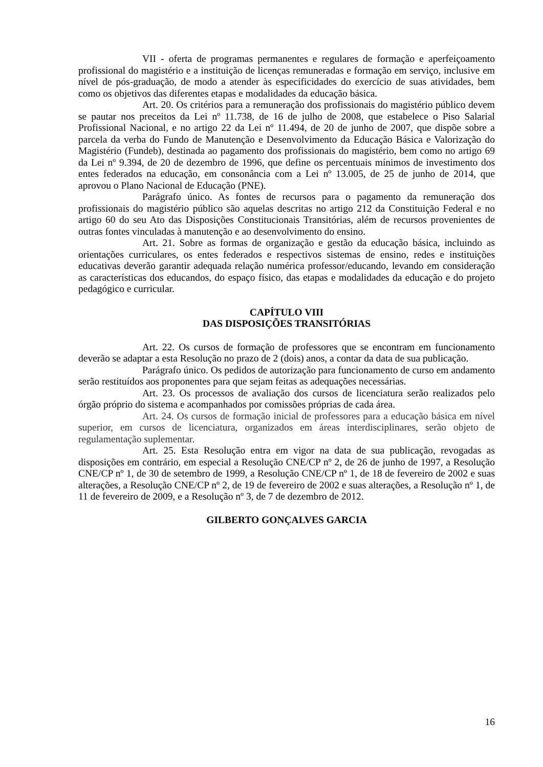VII - oferta de programas permanentes e regulares de formação e aperfeiçoamento profissional do magistério e a instituição de licenças remuneradas e formação em serviço, inclusive em nível de pós-graduação, de modo a atender às especificidades do exercício de suas atividades, bem como os objetivos das diferentes etapas e modalidades da educação básica.
Art. 20. Os critérios para a remuneração dos profissionais do magistério público devem se pautar nos preceitos da Lei nº 11.738, de 16 de julho de 2008, que estabelece o Piso Salarial Profissional Nacional, e no artigo 22 da Lei nº 11.494, de 20 de junho de 2007, que dispõe sobre a parcela da verba do Fundo de Manutenção e Desenvolvimento da Educação Básica e Valorização do Magistério (Fundeb), destinada ao pagamento dos profissionais do magistério, bem como no artigo 69 da Lei nº 9.394, de 20 de dezembro de 1996, que define os percentuais mínimos de investimento dos entes federados na educação, em consonância com a Lei nº 13.005, de 25 de junho de 2014, que aprovou o Plano Nacional de Educação (PNE).
Parágrafo único. As fontes de recursos para o pagamento da remuneração dos profissionais do magistério público são aquelas descritas no artigo 212 da Constituição Federal e no artigo 60 do seu Ato das Disposições Constitucionais Transitórias, além de recursos provenientes de outras fontes vinculadas à manutenção e ao desenvolvimento do ensino.
Art. 21. Sobre as formas de organização e gestão da educação básica, incluindo as orientações curriculares, os entes federados e respectivos sistemas de ensino, redes e instituições educativas deverão garantir adequada relação numérica professor/educando, levando em consideração as características dos educandos, do espaço físico, das etapas e modalidades da educação e do projeto pedagógico e curricular.
CAPÍTULO VIII
DAS DISPOSIÇÕES TRANSITÓRIAS
Art. 22. Os cursos de formação de professores que se encontram em funcionamento deverão se adaptar a esta Resolução no prazo de 2 (dois) anos, a contar da data de sua publicação.
Parágrafo único. Os pedidos de autorização para funcionamento de curso em andamento serão restituídos aos proponentes para que sejam feitas as adequações necessárias.
Art. 23. Os processos de avaliação dos cursos de licenciatura serão realizados pelo órgão próprio do sistema e acompanhados por comissões próprias de cada área.
Art. 24. Os cursos de formação inicial de professores para a educação básica em nível superior, em cursos de licenciatura, organizados em áreas interdisciplinares, serão objeto de regulamentação suplementar.
Art. 25. Esta Resolução entra em vigor na data de sua publicação, revogadas as disposições em contrário, em especial a Resolução CNE/CP nº 2, de 26 de junho de 1997, a Resolução CNE/CP nº 1, de 30 de setembro de 1999, a Resolução CNE/CP nº 1, de 18 de fevereiro de 2002 e suas alterações, a Resolução CNE/CP nº 2, de 19 de fevereiro de 2002 e suas alterações, a Resolução nº 1, de 11 de fevereiro de 2009, e a Resolução nº 3, de 7 de dezembro de 2012.
GILBERTO GONÇALVES GARCIA
16